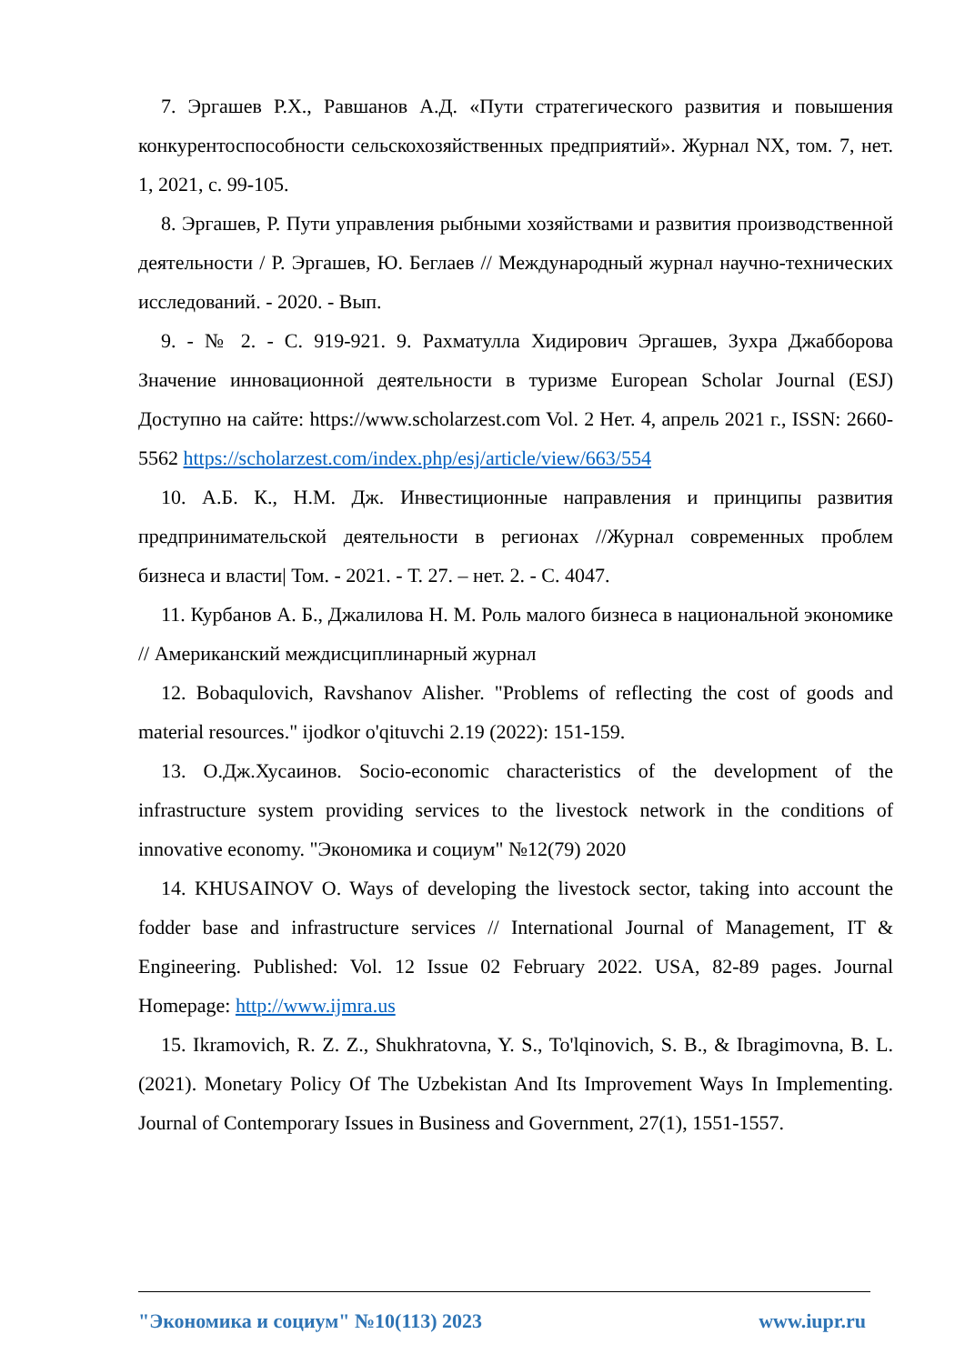7. Эргашев Р.Х., Равшанов А.Д. «Пути стратегического развития и повышения конкурентоспособности сельскохозяйственных предприятий». Журнал NX, том. 7, нет. 1, 2021, с. 99-105.
8. Эргашев, Р. Пути управления рыбными хозяйствами и развития производственной деятельности / Р. Эргашев, Ю. Беглаев // Международный журнал научно-технических исследований. - 2020. - Вып.
9. - № 2. - С. 919-921. 9. Рахматулла Хидирович Эргашев, Зухра Джабборова Значение инновационной деятельности в туризме European Scholar Journal (ESJ) Доступно на сайте: https://www.scholarzest.com Vol. 2 Нет. 4, апрель 2021 г., ISSN: 2660-5562 https://scholarzest.com/index.php/esj/article/view/663/554
10. А.Б. К., Н.М. Дж. Инвестиционные направления и принципы развития предпринимательской деятельности в регионах //Журнал современных проблем бизнеса и власти| Том. - 2021. - Т. 27. – нет. 2. - С. 4047.
11. Курбанов А. Б., Джалилова Н. М. Роль малого бизнеса в национальной экономике // Американский междисциплинарный журнал
12. Bobaqulovich, Ravshanov Alisher. "Problems of reflecting the cost of goods and material resources." ijodkor o'qituvchi 2.19 (2022): 151-159.
13. О.Дж.Хусаинов. Socio-economic characteristics of the development of the infrastructure system providing services to the livestock network in the conditions of innovative economy. "Экономика и социум" №12(79) 2020
14. KHUSAINOV O. Ways of developing the livestock sector, taking into account the fodder base and infrastructure services // International Journal of Management, IT & Engineering. Published: Vol. 12 Issue 02 February 2022. USA, 82-89 pages. Journal Homepage: http://www.ijmra.us
15. Ikramovich, R. Z. Z., Shukhratovna, Y. S., To'lqinovich, S. B., & Ibragimovna, B. L. (2021). Monetary Policy Of The Uzbekistan And Its Improvement Ways In Implementing. Journal of Contemporary Issues in Business and Government, 27(1), 1551-1557.
"Экономика и социум" №10(113) 2023 www.iupr.ru